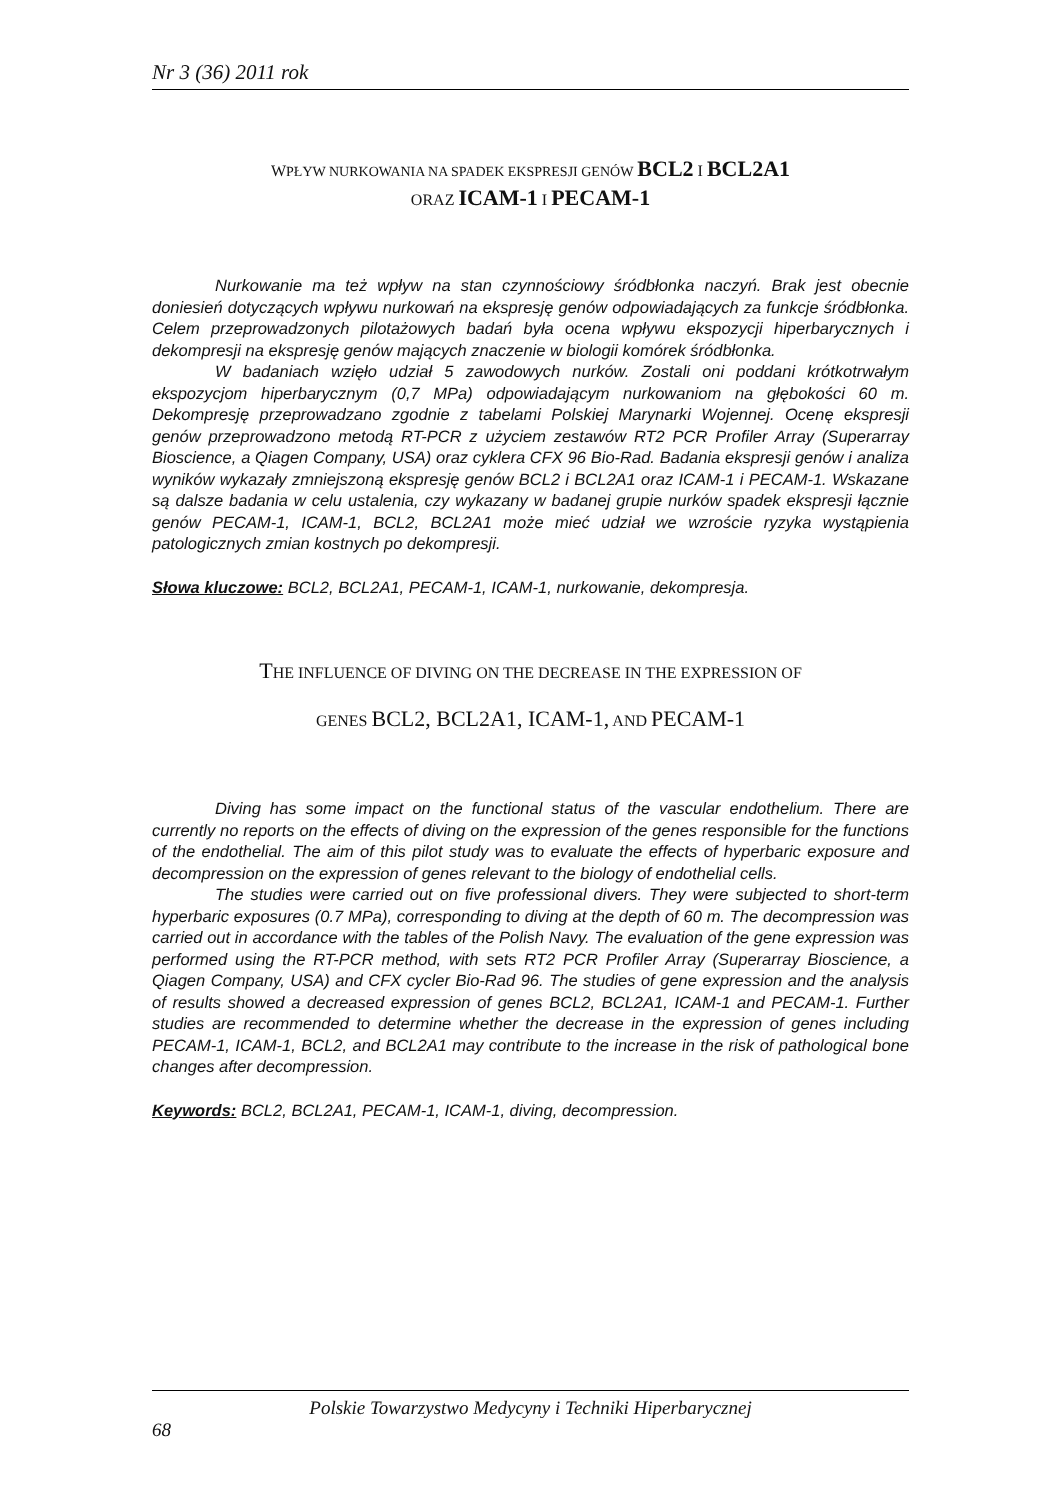Nr 3 (36) 2011 rok
WPŁYW NURKOWANIA NA SPADEK EKSPRESJI GENÓW BCL2 I BCL2A1
ORAZ ICAM-1 I PECAM-1
Nurkowanie ma też wpływ na stan czynnościowy śródbłonka naczyń. Brak jest obecnie doniesień dotyczących wpływu nurkowań na ekspresję genów odpowiadających za funkcje śródbłonka. Celem przeprowadzonych pilotażowych badań była ocena wpływu ekspozycji hiperbarycznych i dekompresji na ekspresję genów mających znaczenie w biologii komórek śródbłonka.
W badaniach wzięło udział 5 zawodowych nurków. Zostali oni poddani krótkotrwałym ekspozycjom hiperbarycznym (0,7 MPa) odpowiadającym nurkowaniom na głębokości 60 m. Dekompresję przeprowadzano zgodnie z tabelami Polskiej Marynarki Wojennej. Ocenę ekspresji genów przeprowadzono metodą RT-PCR z użyciem zestawów RT2 PCR Profiler Array (Superarray Bioscience, a Qiagen Company, USA) oraz cyklera CFX 96 Bio-Rad. Badania ekspresji genów i analiza wyników wykazały zmniejszoną ekspresję genów BCL2 i BCL2A1 oraz ICAM-1 i PECAM-1. Wskazane są dalsze badania w celu ustalenia, czy wykazany w badanej grupie nurków spadek ekspresji łącznie genów PECAM-1, ICAM-1, BCL2, BCL2A1 może mieć udział we wzroście ryzyka wystąpienia patologicznych zmian kostnych po dekompresji.
Słowa kluczowe: BCL2, BCL2A1, PECAM-1, ICAM-1, nurkowanie, dekompresja.
THE INFLUENCE OF DIVING ON THE DECREASE IN THE EXPRESSION OF
GENES BCL2, BCL2A1, ICAM-1, AND PECAM-1
Diving has some impact on the functional status of the vascular endothelium. There are currently no reports on the effects of diving on the expression of the genes responsible for the functions of the endothelial. The aim of this pilot study was to evaluate the effects of hyperbaric exposure and decompression on the expression of genes relevant to the biology of endothelial cells.
The studies were carried out on five professional divers. They were subjected to short-term hyperbaric exposures (0.7 MPa), corresponding to diving at the depth of 60 m. The decompression was carried out in accordance with the tables of the Polish Navy. The evaluation of the gene expression was performed using the RT-PCR method, with sets RT2 PCR Profiler Array (Superarray Bioscience, a Qiagen Company, USA) and CFX cycler Bio-Rad 96. The studies of gene expression and the analysis of results showed a decreased expression of genes BCL2, BCL2A1, ICAM-1 and PECAM-1. Further studies are recommended to determine whether the decrease in the expression of genes including PECAM-1, ICAM-1, BCL2, and BCL2A1 may contribute to the increase in the risk of pathological bone changes after decompression.
Keywords: BCL2, BCL2A1, PECAM-1, ICAM-1, diving, decompression.
Polskie Towarzystwo Medycyny i Techniki Hiperbarycznej
68